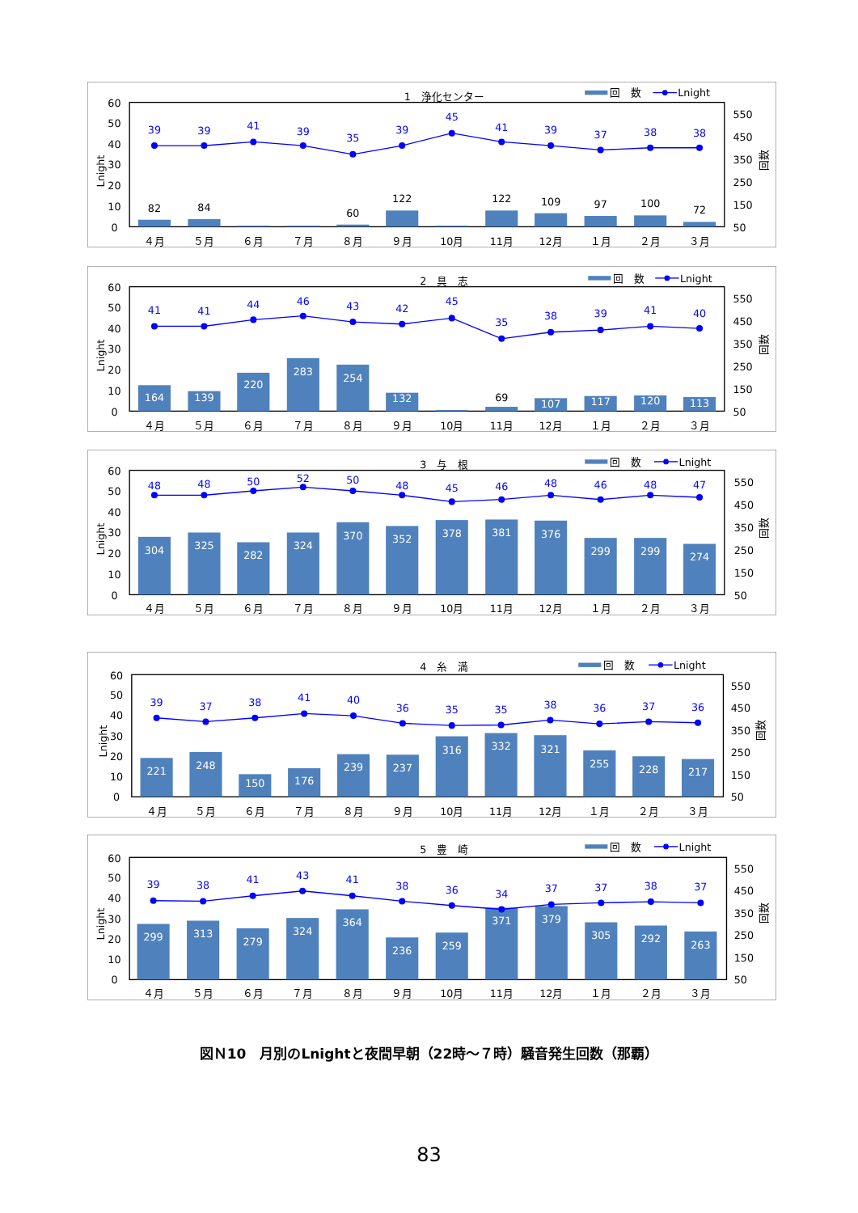1　浄化センター
回　数
Lnight
60
50
40
30
20
10
0
550
450
350
250
150
50
Lnight
回数
82
84
60
122
122
109
97
100
72
39
39
41
39
35
39
45
41
39
37
38
38
４月
５月
６月
７月
８月
９月
10月
11月
12月
１月
２月
３月
2　具　志
回　数
Lnight
60
50
40
30
20
10
0
550
450
350
250
150
50
Lnight
回数
164
139
220
283
254
132
107
117
120
113
69
41
41
44
46
43
42
45
35
38
39
41
40
４月
５月
６月
７月
８月
９月
10月
11月
12月
１月
２月
３月
3　与　根
回　数
Lnight
60
50
40
30
20
10
0
550
450
350
250
150
50
Lnight
回数
304
325
282
324
370
352
378
381
376
299
299
274
48
48
50
52
50
48
45
46
48
46
48
47
４月
５月
６月
７月
８月
９月
10月
11月
12月
１月
２月
３月
4　糸　満
回　数
Lnight
60
50
40
30
20
10
0
550
450
350
250
150
50
Lnight
回数
221
248
150
176
239
237
316
332
321
255
228
217
39
37
38
41
40
36
35
35
38
36
37
36
４月
５月
６月
７月
８月
９月
10月
11月
12月
１月
２月
３月
5　豊　崎
回　数
Lnight
60
50
40
30
20
10
0
550
450
350
250
150
50
Lnight
回数
299
313
279
324
364
236
259
371
379
305
292
263
39
38
41
43
41
38
36
34
37
37
38
37
４月
５月
６月
７月
８月
９月
10月
11月
12月
１月
２月
３月
図Ｎ10　月別のLnightと夜間早朝（22時～７時）騒音発生回数（那覇）
83